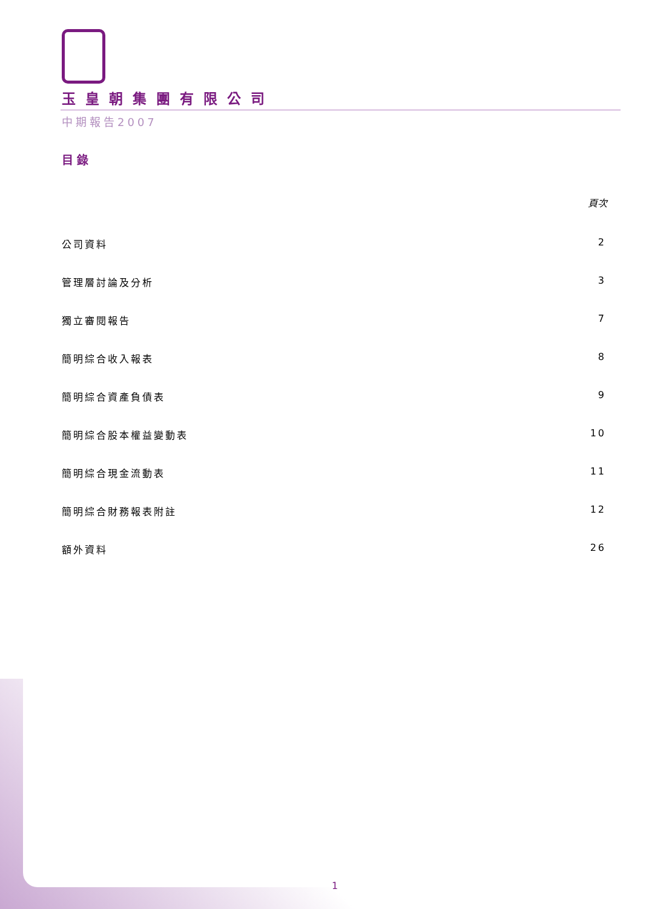玉皇朝集團有限公司
中期報告2007
目錄
頁次
公司資料 2
管理層討論及分析 3
獨立審閱報告 7
簡明綜合收入報表 8
簡明綜合資產負債表 9
簡明綜合股本權益變動表 10
簡明綜合現金流動表 11
簡明綜合財務報表附註 12
額外資料 26
1